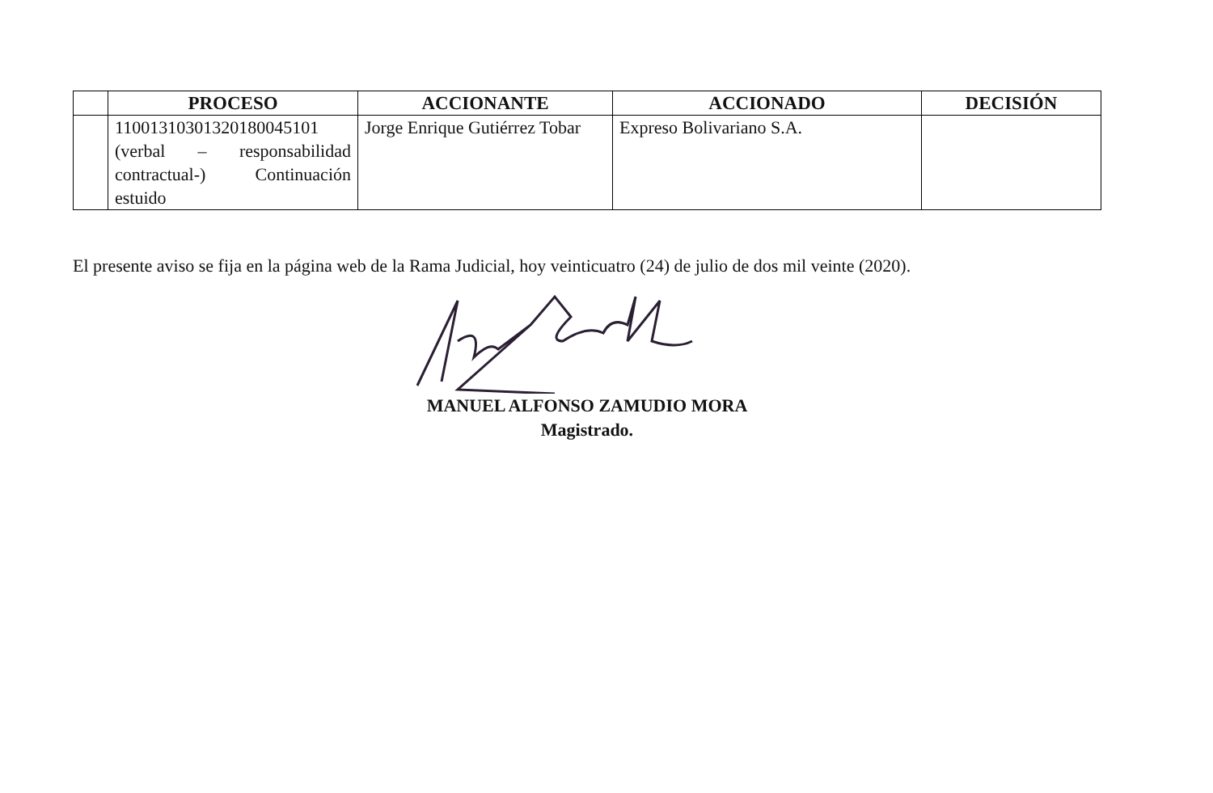| | PROCESO | ACCIONANTE | ACCIONADO | DECISIÓN |
| --- | --- | --- | --- | --- |
| | 11001310301320180045101 (verbal – responsabilidad contractual-) Continuación estuido | Jorge Enrique Gutiérrez Tobar | Expreso Bolivariano S.A. | |
El presente aviso se fija en la página web de la Rama Judicial, hoy veinticuatro (24) de julio de dos mil veinte (2020).
MANUEL ALFONSO ZAMUDIO MORA
Magistrado.